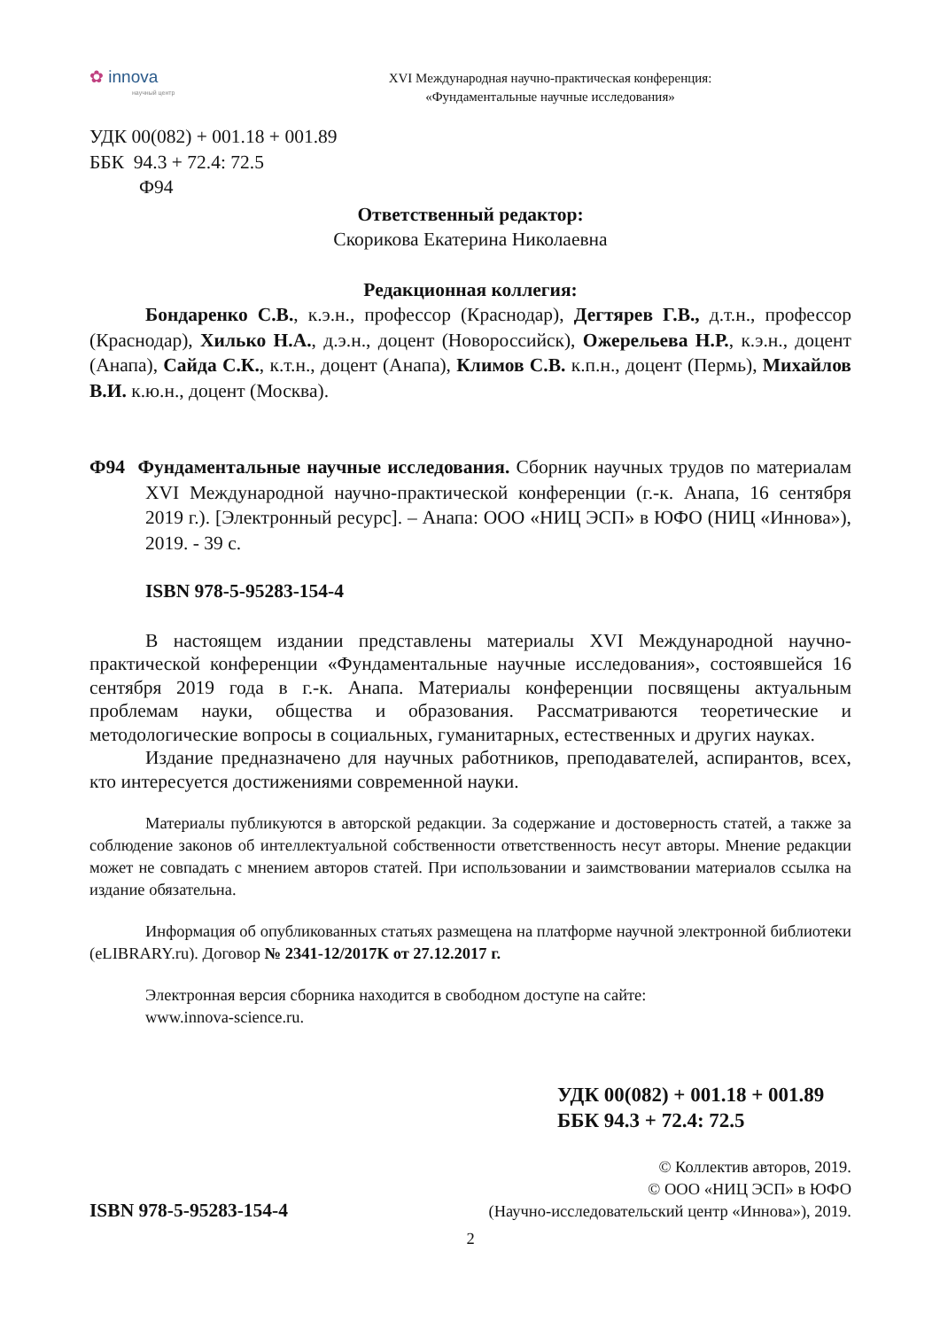✿ innova
научный центр
XVI Международная научно-практическая конференция:
«Фундаментальные научные исследования»
УДК 00(082) + 001.18 + 001.89
ББК 94.3 + 72.4: 72.5
Ф94
Ответственный редактор:
Скорикова Екатерина Николаевна
Редакционная коллегия:
Бондаренко С.В., к.э.н., профессор (Краснодар), Дегтярев Г.В., д.т.н., профессор (Краснодар), Хилько Н.А., д.э.н., доцент (Новороссийск), Ожерельева Н.Р., к.э.н., доцент (Анапа), Сайда С.К., к.т.н., доцент (Анапа), Климов С.В. к.п.н., доцент (Пермь), Михайлов В.И. к.ю.н., доцент (Москва).
Ф94 Фундаментальные научные исследования. Сборник научных трудов по материалам XVI Международной научно-практической конференции (г.-к. Анапа, 16 сентября 2019 г.). [Электронный ресурс]. – Анапа: ООО «НИЦ ЭСП» в ЮФО (НИЦ «Иннова»), 2019. - 39 с.
ISBN 978-5-95283-154-4
В настоящем издании представлены материалы XVI Международной научно-практической конференции «Фундаментальные научные исследования», состоявшейся 16 сентября 2019 года в г.-к. Анапа. Материалы конференции посвящены актуальным проблемам науки, общества и образования. Рассматриваются теоретические и методологические вопросы в социальных, гуманитарных, естественных и других науках.
Издание предназначено для научных работников, преподавателей, аспирантов, всех, кто интересуется достижениями современной науки.
Материалы публикуются в авторской редакции. За содержание и достоверность статей, а также за соблюдение законов об интеллектуальной собственности ответственность несут авторы. Мнение редакции может не совпадать с мнением авторов статей. При использовании и заимствовании материалов ссылка на издание обязательна.
Информация об опубликованных статьях размещена на платформе научной электронной библиотеки (eLIBRARY.ru). Договор № 2341-12/2017К от 27.12.2017 г.
Электронная версия сборника находится в свободном доступе на сайте:
www.innova-science.ru.
УДК 00(082) + 001.18 + 001.89
ББК 94.3 + 72.4: 72.5
ISBN 978-5-95283-154-4
© Коллектив авторов, 2019.
© ООО «НИЦ ЭСП» в ЮФО
(Научно-исследовательский центр «Иннова»), 2019.
2